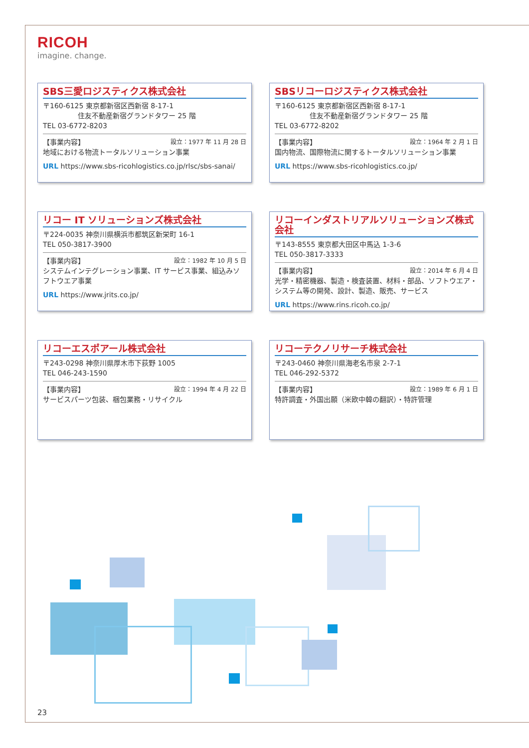RICOH
imagine. change.
SBS三愛ロジスティクス株式会社
〒160-6125 東京都新宿区西新宿 8-17-1
     住友不動産新宿グランドタワー 25 階
TEL 03-6772-8203
【事業内容】 設立：1977 年 11 月 28 日
地域における物流トータルソリューション事業
URL https://www.sbs-ricohlogistics.co.jp/rlsc/sbs-sanai/
SBSリコーロジスティクス株式会社
〒160-6125 東京都新宿区西新宿 8-17-1
     住友不動産新宿グランドタワー 25 階
TEL 03-6772-8202
【事業内容】 設立：1964 年 2 月 1 日
国内物流、国際物流に関するトータルソリューション事業
URL https://www.sbs-ricohlogistics.co.jp/
リコー IT ソリューションズ株式会社
〒224-0035 神奈川県横浜市都筑区新栄町 16-1
TEL 050-3817-3900
【事業内容】 設立：1982 年 10 月 5 日
システムインテグレーション事業、IT サービス事業、組込みソフトウエア事業
URL https://www.jrits.co.jp/
リコーインダストリアルソリューションズ株式会社
〒143-8555 東京都大田区中馬込 1-3-6
TEL 050-3817-3333
【事業内容】 設立：2014 年 6 月 4 日
光学・精密機器、製造・検査装置、材料・部品、ソフトウエア・システム等の開発、設計、製造、販売、サービス
URL https://www.rins.ricoh.co.jp/
リコーエスポアール株式会社
〒243-0298 神奈川県厚木市下荻野 1005
TEL 046-243-1590
【事業内容】 設立：1994 年 4 月 22 日
サービスパーツ包装、梱包業務・リサイクル
リコーテクノリサーチ株式会社
〒243-0460 神奈川県海老名市泉 2-7-1
TEL 046-292-5372
【事業内容】 設立：1989 年 6 月 1 日
特許調査・外国出願（米欧中韓の翻訳）・特許管理
23